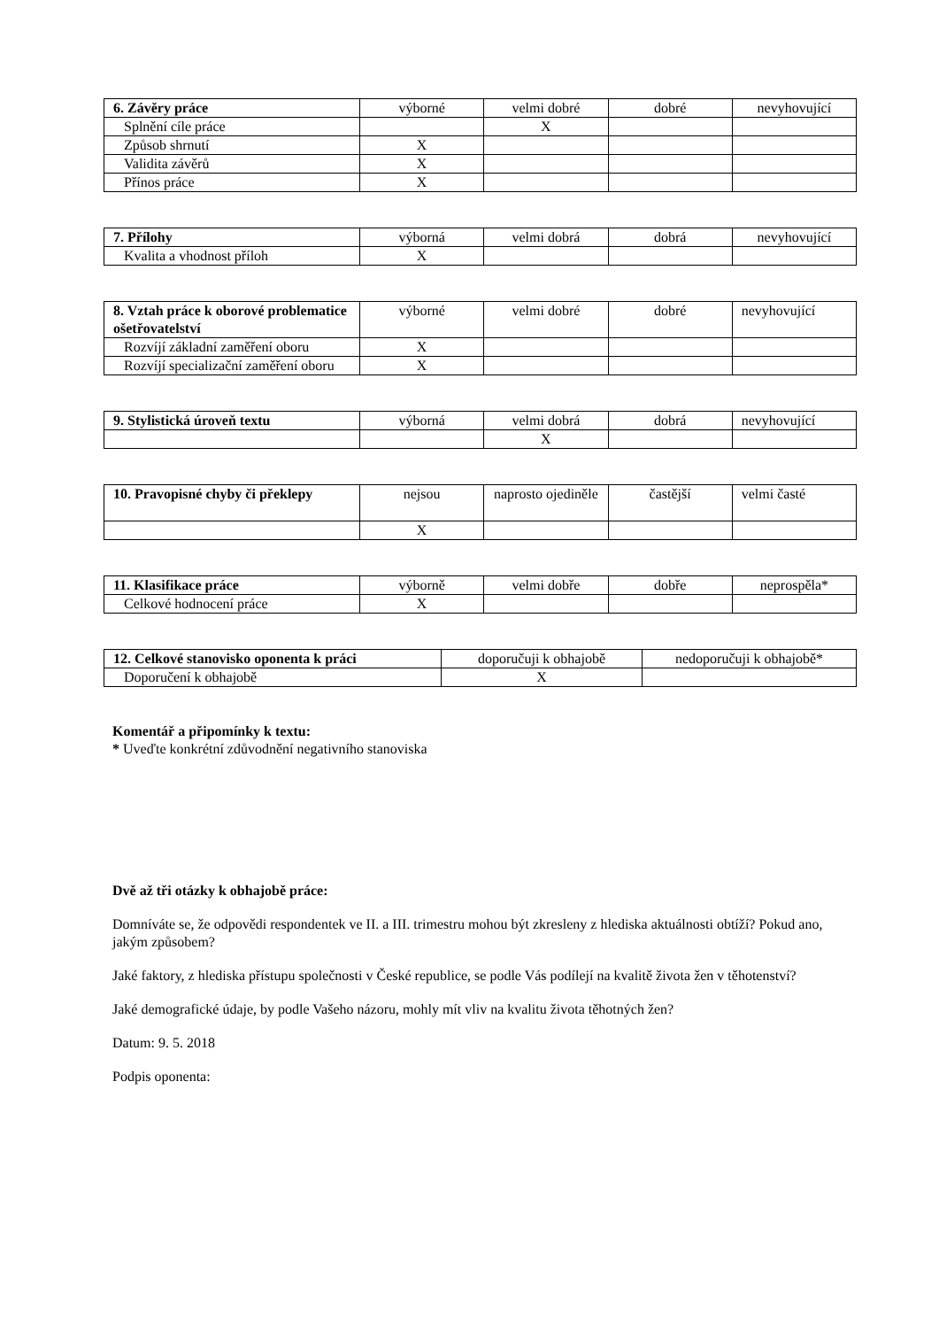| 6. Závěry práce | výborné | velmi dobré | dobré | nevyhovující |
| --- | --- | --- | --- | --- |
| Splnění cíle práce | | X | | |
| Způsob shrnutí | X | | | |
| Validita závěrů | X | | | |
| Přínos práce | X | | | |
| 7. Přílohy | výborná | velmi dobrá | dobrá | nevyhovující |
| --- | --- | --- | --- | --- |
| Kvalita a vhodnost příloh | X | | | |
| 8. Vztah práce k oborové problematice ošetřovatelství | výborné | velmi dobré | dobré | nevyhovující |
| --- | --- | --- | --- | --- |
| Rozvíjí základní zaměření oboru | X | | | |
| Rozvíjí specializační zaměření oboru | X | | | |
| 9. Stylistická úroveň textu | výborná | velmi dobrá | dobrá | nevyhovující |
| --- | --- | --- | --- | --- |
| | | X | | |
| 10. Pravopisné chyby či překlepy | nejsou | naprosto ojediněle | častější | velmi časté |
| --- | --- | --- | --- | --- |
| | X | | | |
| 11. Klasifikace práce | výborně | velmi dobře | dobře | neprospěla* |
| --- | --- | --- | --- | --- |
| Celkové hodnocení práce | X | | | |
| 12. Celkové stanovisko oponenta k práci | doporučuji k obhajobě | nedoporučuji k obhajobě* |
| --- | --- | --- |
| Doporučení k obhajobě | X | |
Komentář a připomínky k textu:
* Uveďte konkrétní zdůvodnění negativního stanoviska
Dvě až tři otázky k obhajobě práce:
Domníváte se, že odpovědi respondentek ve II. a III. trimestru mohou být zkresleny z hlediska aktuálnosti obtíží? Pokud ano, jakým způsobem?
Jaké faktory, z hlediska přístupu společnosti v České republice, se podle Vás podílejí na kvalitě života žen v těhotenství?
Jaké demografické údaje, by podle Vašeho názoru, mohly mít vliv na kvalitu života těhotných žen?
Datum: 9. 5. 2018
Podpis oponenta: